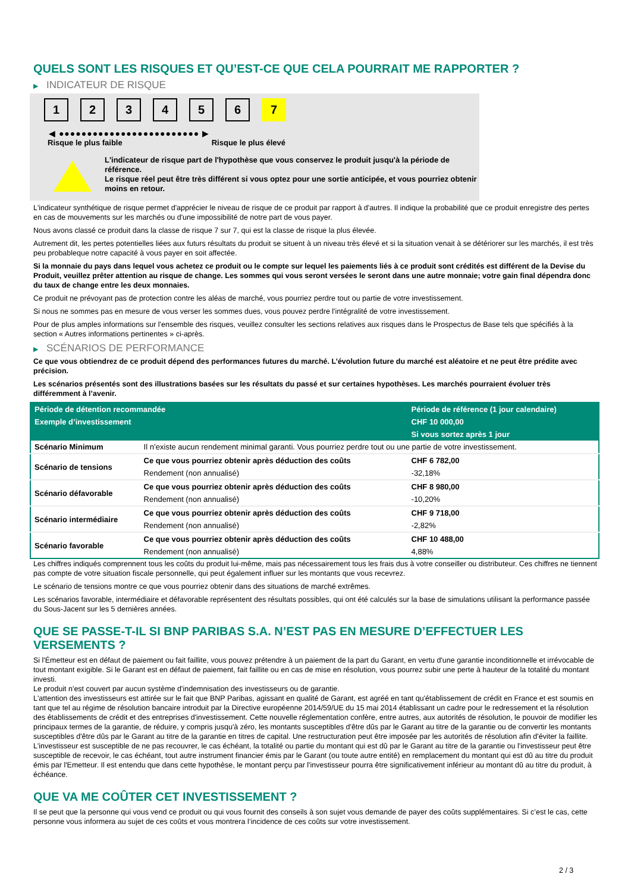QUELS SONT LES RISQUES ET QU’EST-CE QUE CELA POURRAIT ME RAPPORTER ?
▶ INDICATEUR DE RISQUE
1 2 3 4 5 6 7
◀ ●●●●●●●●●●●●●●●●●●●●●●●●● ▶
Risque le plus faible Risque le plus élevé
L'indicateur de risque part de l'hypothèse que vous conservez le produit jusqu'à la période de référence.
Le risque réel peut être très différent si vous optez pour une sortie anticipée, et vous pourriez obtenir moins en retour.
L'indicateur synthétique de risque permet d'apprécier le niveau de risque de ce produit par rapport à d'autres. Il indique la probabilité que ce produit enregistre des pertes en cas de mouvements sur les marchés ou d'une impossibilité de notre part de vous payer.
Nous avons classé ce produit dans la classe de risque 7 sur 7, qui est la classe de risque la plus élevée.
Autrement dit, les pertes potentielles liées aux futurs résultats du produit se situent à un niveau très élevé et si la situation venait à se détériorer sur les marchés, il est très peu probableque notre capacité à vous payer en soit affectée.
Si la monnaie du pays dans lequel vous achetez ce produit ou le compte sur lequel les paiements liés à ce produit sont crédités est différent de la Devise du Produit, veuillez prêter attention au risque de change. Les sommes qui vous seront versées le seront dans une autre monnaie; votre gain final dépendra donc du taux de change entre les deux monnaies.
Ce produit ne prévoyant pas de protection contre les aléas de marché, vous pourriez perdre tout ou partie de votre investissement.
Si nous ne sommes pas en mesure de vous verser les sommes dues, vous pouvez perdre l'intégralité de votre investissement.
Pour de plus amples informations sur l'ensemble des risques, veuillez consulter les sections relatives aux risques dans le Prospectus de Base tels que spécifiés à la section « Autres informations pertinentes » ci-après.
▶ SCÉNARIOS DE PERFORMANCE
Ce que vous obtiendrez de ce produit dépend des performances futures du marché. L’évolution future du marché est aléatoire et ne peut être prédite avec précision.
Les scénarios présentés sont des illustrations basées sur les résultats du passé et sur certaines hypothèses. Les marchés pourraient évoluer très différemment à l’avenir.
| Période de détention recommandée | | Période de référence (1 jour calendaire) |
| --- | --- | --- |
| Exemple d’investissement | | CHF 10 000,00 |
| | | Si vous sortez après 1 jour |
| Scénario Minimum | Il n’existe aucun rendement minimal garanti. Vous pourriez perdre tout ou une partie de votre investissement. | |
| Scénario de tensions | Ce que vous pourriez obtenir après déduction des coûts | CHF 6 782,00 |
| | Rendement (non annualisé) | -32,18% |
| Scénario défavorable | Ce que vous pourriez obtenir après déduction des coûts | CHF 8 980,00 |
| | Rendement (non annualisé) | -10,20% |
| Scénario intermédiaire | Ce que vous pourriez obtenir après déduction des coûts | CHF 9 718,00 |
| | Rendement (non annualisé) | -2,82% |
| Scénario favorable | Ce que vous pourriez obtenir après déduction des coûts | CHF 10 488,00 |
| | Rendement (non annualisé) | 4,88% |
Les chiffres indiqués comprennent tous les coûts du produit lui-même, mais pas nécessairement tous les frais dus à votre conseiller ou distributeur. Ces chiffres ne tiennent pas compte de votre situation fiscale personnelle, qui peut également influer sur les montants que vous recevrez.
Le scénario de tensions montre ce que vous pourriez obtenir dans des situations de marché extrêmes.
Les scénarios favorable, intermédiaire et défavorable représentent des résultats possibles, qui ont été calculés sur la base de simulations utilisant la performance passée du Sous-Jacent sur les 5 dernières années.
QUE SE PASSE-T-IL SI BNP PARIBAS S.A. N’EST PAS EN MESURE D’EFFECTUER LES VERSEMENTS ?
Si l'Émetteur est en défaut de paiement ou fait faillite, vous pouvez prétendre à un paiement de la part du Garant, en vertu d'une garantie inconditionnelle et irrévocable de tout montant exigible. Si le Garant est en défaut de paiement, fait faillite ou en cas de mise en résolution, vous pourrez subir une perte à hauteur de la totalité du montant investi.
Le produit n'est couvert par aucun système d'indemnisation des investisseurs ou de garantie.
L'attention des investisseurs est attirée sur le fait que BNP Paribas, agissant en qualité de Garant, est agréé en tant qu'établissement de crédit en France et est soumis en tant que tel au régime de résolution bancaire introduit par la Directive européenne 2014/59/UE du 15 mai 2014 établissant un cadre pour le redressement et la résolution des établissements de crédit et des entreprises d'investissement. Cette nouvelle réglementation confère, entre autres, aux autorités de résolution, le pouvoir de modifier les principaux termes de la garantie, de réduire, y compris jusqu'à zéro, les montants susceptibles d'être dûs par le Garant au titre de la garantie ou de convertir les montants susceptibles d'être dûs par le Garant au titre de la garantie en titres de capital. Une restructuration peut être imposée par les autorités de résolution afin d'éviter la faillite. L'investisseur est susceptible de ne pas recouvrer, le cas échéant, la totalité ou partie du montant qui est dû par le Garant au titre de la garantie ou l'investisseur peut être susceptible de recevoir, le cas échéant, tout autre instrument financier émis par le Garant (ou toute autre entité) en remplacement du montant qui est dû au titre du produit émis par l'Emetteur. Il est entendu que dans cette hypothèse, le montant perçu par l'investisseur pourra être significativement inférieur au montant dû au titre du produit, à échéance.
QUE VA ME COÛTER CET INVESTISSEMENT ?
Il se peut que la personne qui vous vend ce produit ou qui vous fournit des conseils à son sujet vous demande de payer des coûts supplémentaires. Si c’est le cas, cette personne vous informera au sujet de ces coûts et vous montrera l’incidence de ces coûts sur votre investissement.
2 / 3